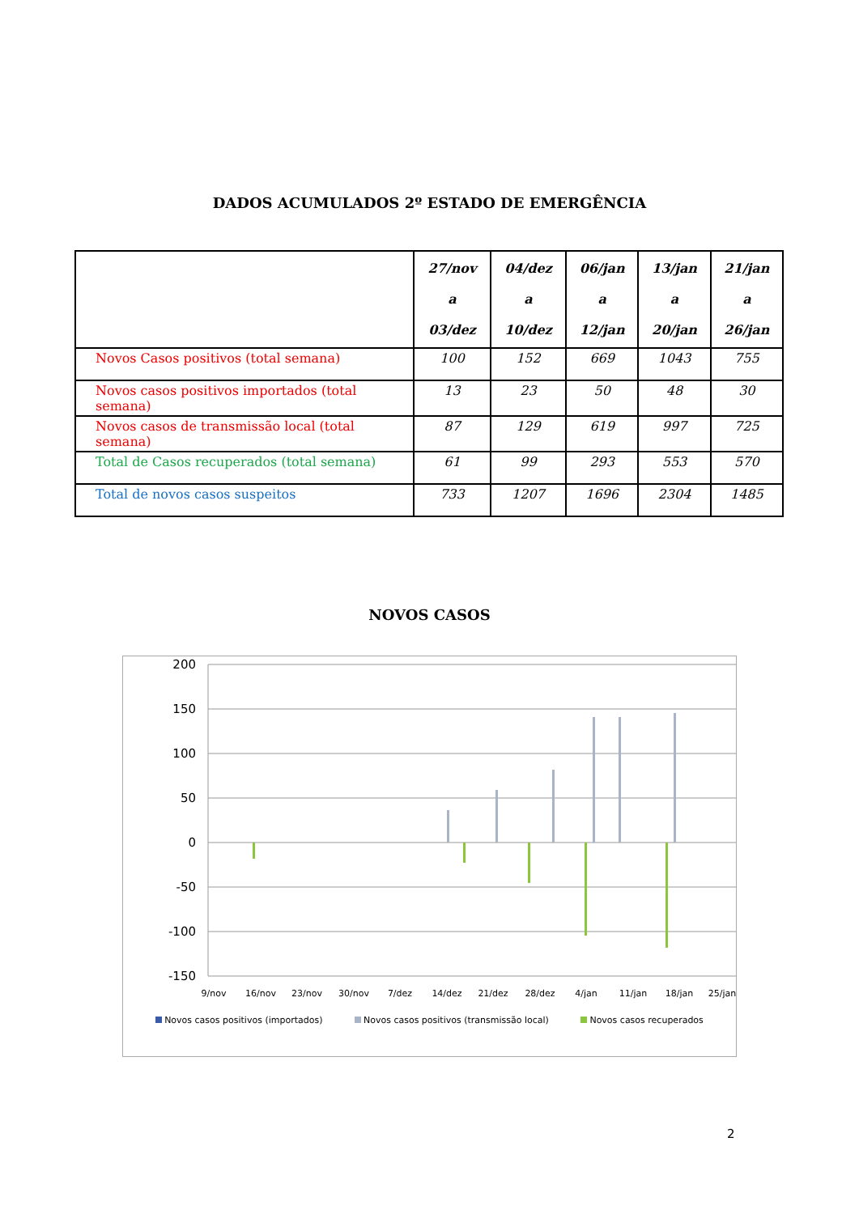DADOS ACUMULADOS 2º ESTADO DE EMERGÊNCIA
| | 27/nov a 03/dez | 04/dez a 10/dez | 06/jan a 12/jan | 13/jan a 20/jan | 21/jan a 26/jan |
| --- | --- | --- | --- | --- | --- |
| Novos Casos positivos (total semana) | 100 | 152 | 669 | 1043 | 755 |
| Novos casos positivos importados (total semana) | 13 | 23 | 50 | 48 | 30 |
| Novos casos de transmissão local (total semana) | 87 | 129 | 619 | 997 | 725 |
| Total de Casos recuperados (total semana) | 61 | 99 | 293 | 553 | 570 |
| Total de novos casos suspeitos | 733 | 1207 | 1696 | 2304 | 1485 |
NOVOS CASOS
200
150
100
50
0
-50
-100
-150
9/nov
16/nov
23/nov
30/nov
7/dez
14/dez
21/dez
28/dez
4/jan
11/jan
18/jan
25/jan
Novos casos positivos (importados) Novos casos positivos (transmissão local) Novos casos recuperados
2